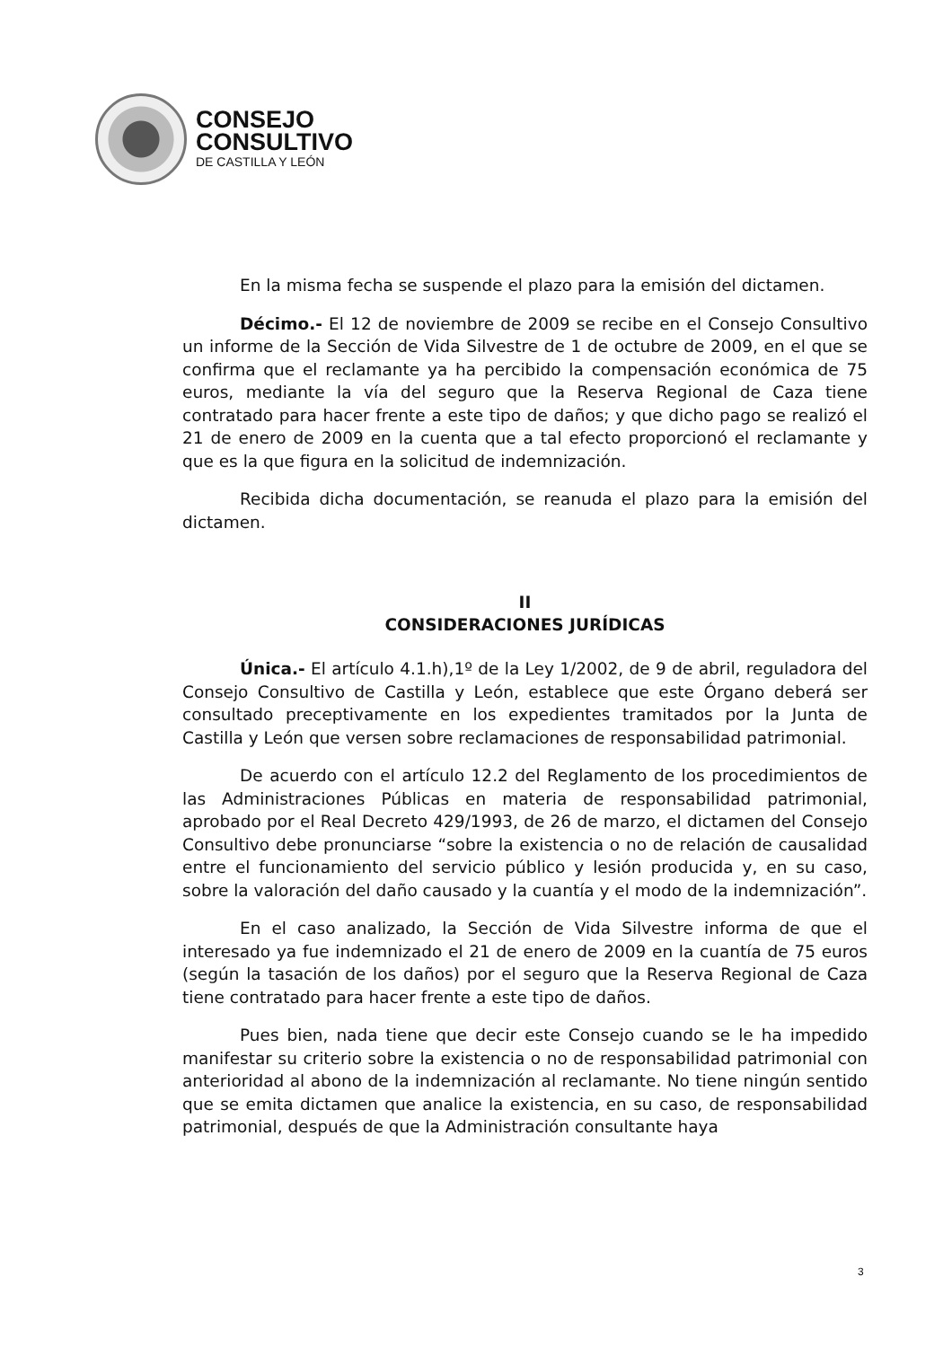CONSEJO
CONSULTIVO
DE CASTILLA Y LEÓN
En la misma fecha se suspende el plazo para la emisión del dictamen.
Décimo.- El 12 de noviembre de 2009 se recibe en el Consejo Consultivo un informe de la Sección de Vida Silvestre de 1 de octubre de 2009, en el que se confirma que el reclamante ya ha percibido la compensación económica de 75 euros, mediante la vía del seguro que la Reserva Regional de Caza tiene contratado para hacer frente a este tipo de daños; y que dicho pago se realizó el 21 de enero de 2009 en la cuenta que a tal efecto proporcionó el reclamante y que es la que figura en la solicitud de indemnización.
Recibida dicha documentación, se reanuda el plazo para la emisión del dictamen.
II
CONSIDERACIONES JURÍDICAS
Única.- El artículo 4.1.h),1º de la Ley 1/2002, de 9 de abril, reguladora del Consejo Consultivo de Castilla y León, establece que este Órgano deberá ser consultado preceptivamente en los expedientes tramitados por la Junta de Castilla y León que versen sobre reclamaciones de responsabilidad patrimonial.
De acuerdo con el artículo 12.2 del Reglamento de los procedimientos de las Administraciones Públicas en materia de responsabilidad patrimonial, aprobado por el Real Decreto 429/1993, de 26 de marzo, el dictamen del Consejo Consultivo debe pronunciarse “sobre la existencia o no de relación de causalidad entre el funcionamiento del servicio público y lesión producida y, en su caso, sobre la valoración del daño causado y la cuantía y el modo de la indemnización”.
En el caso analizado, la Sección de Vida Silvestre informa de que el interesado ya fue indemnizado el 21 de enero de 2009 en la cuantía de 75 euros (según la tasación de los daños) por el seguro que la Reserva Regional de Caza tiene contratado para hacer frente a este tipo de daños.
Pues bien, nada tiene que decir este Consejo cuando se le ha impedido manifestar su criterio sobre la existencia o no de responsabilidad patrimonial con anterioridad al abono de la indemnización al reclamante. No tiene ningún sentido que se emita dictamen que analice la existencia, en su caso, de responsabilidad patrimonial, después de que la Administración consultante haya
3